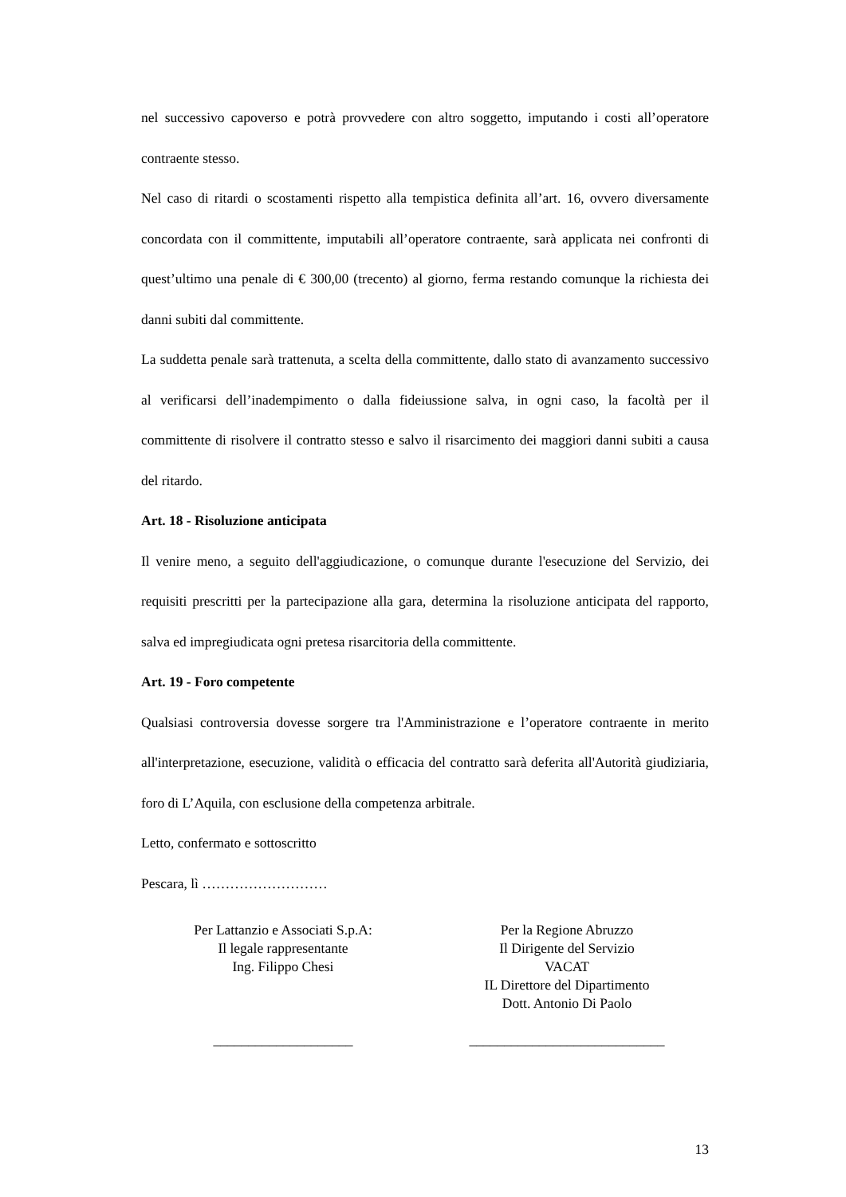nel successivo capoverso e potrà provvedere con altro soggetto, imputando i costi all’operatore contraente stesso.
Nel caso di ritardi o scostamenti rispetto alla tempistica definita all’art. 16, ovvero diversamente concordata con il committente, imputabili all’operatore contraente, sarà applicata nei confronti di quest’ultimo una penale di € 300,00 (trecento) al giorno, ferma restando comunque la richiesta dei danni subiti dal committente.
La suddetta penale sarà trattenuta, a scelta della committente, dallo stato di avanzamento successivo al verificarsi dell’inadempimento o dalla fideiussione salva, in ogni caso, la facoltà per il committente di risolvere il contratto stesso e salvo il risarcimento dei maggiori danni subiti a causa del ritardo.
Art. 18 - Risoluzione anticipata
Il venire meno, a seguito dell'aggiudicazione, o comunque durante l'esecuzione del Servizio, dei requisiti prescritti per la partecipazione alla gara, determina la risoluzione anticipata del rapporto, salva ed impregiudicata ogni pretesa risarcitoria della committente.
Art. 19 - Foro competente
Qualsiasi controversia dovesse sorgere tra l'Amministrazione e l’operatore contraente in merito all'interpretazione, esecuzione, validità o efficacia del contratto sarà deferita all'Autorità giudiziaria, foro di L’Aquila, con esclusione della competenza arbitrale.
Letto, confermato e sottoscritto
Pescara, lì ………………………
Per Lattanzio e Associati S.p.A:
Il legale rappresentante
Ing. Filippo Chesi
____________________
Per la Regione Abruzzo
Il Dirigente del Servizio
VACAT
IL Direttore del Dipartimento
Dott. Antonio Di Paolo
____________________________
13